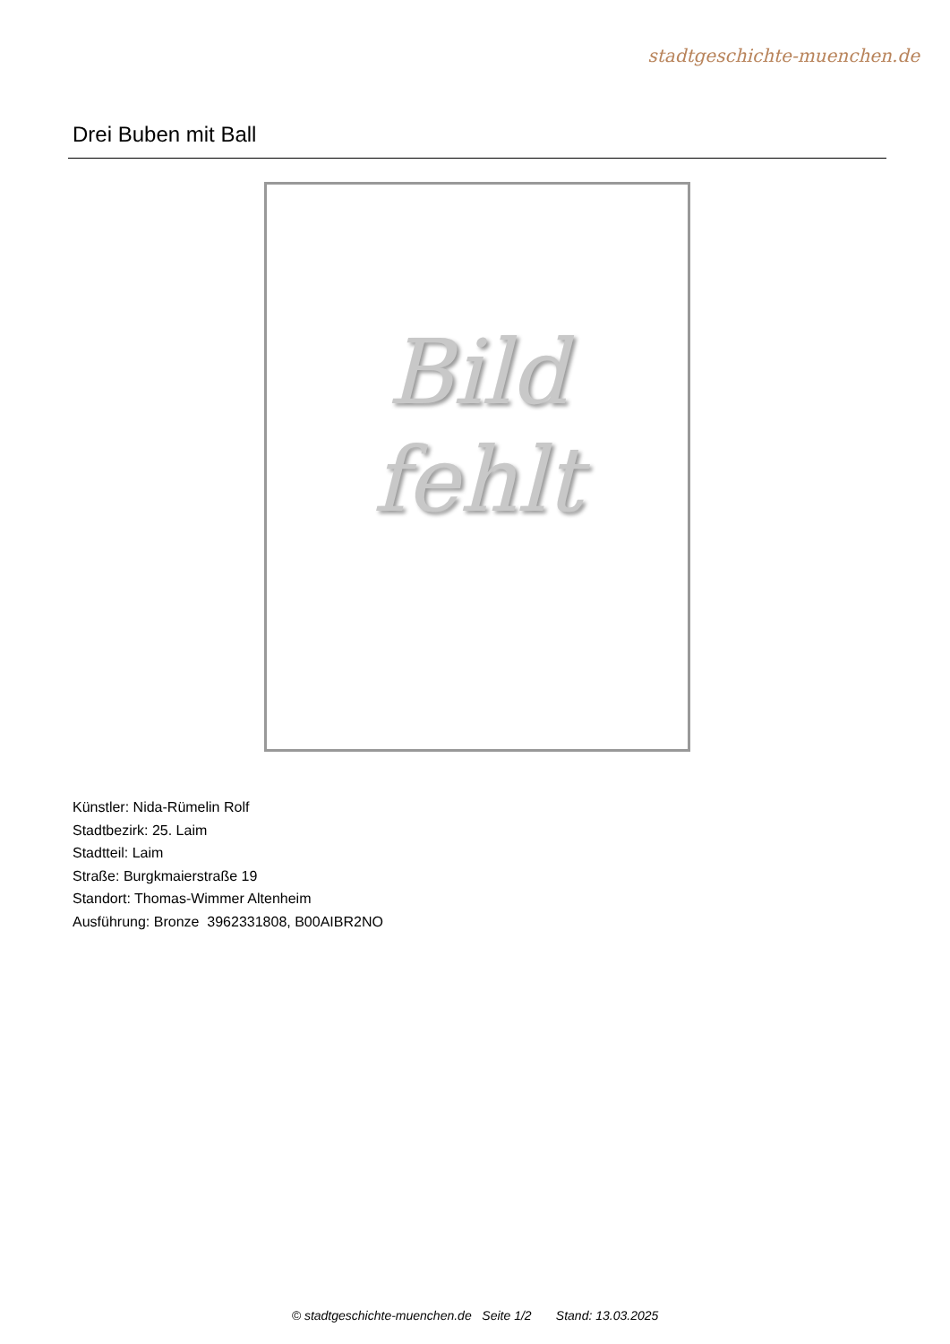stadtgeschichte-muenchen.de
Drei Buben mit Ball
Bild
fehlt
Künstler: Nida-Rümelin Rolf
Stadtbezirk: 25. Laim
Stadtteil: Laim
Straße: Burgkmaierstraße 19
Standort: Thomas-Wimmer Altenheim
Ausführung: Bronze 3962331808, B00AIBR2NO
© stadtgeschichte-muenchen.de Seite 1/2 Stand: 13.03.2025